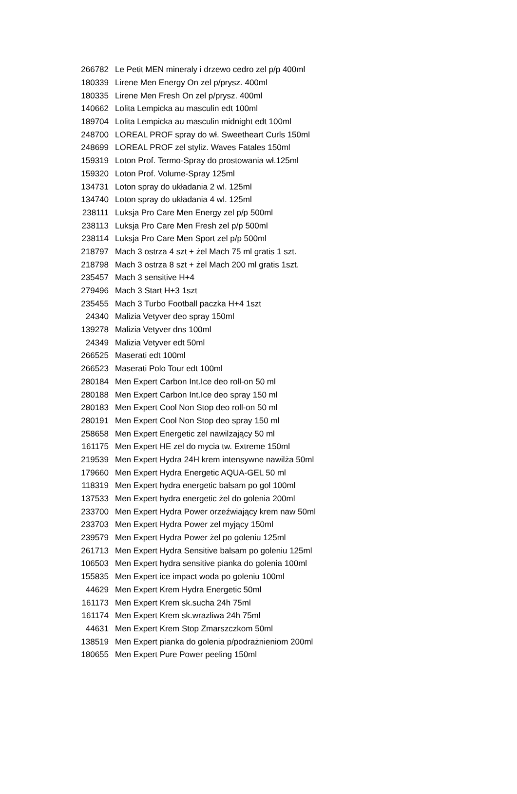| 266782 | Le Petit MEN mineraly i drzewo cedro zel p/p 400ml |
| 180339 | Lirene Men Energy On zel p/prysz. 400ml |
| 180335 | Lirene Men Fresh On zel p/prysz. 400ml |
| 140662 | Lolita Lempicka au masculin edt 100ml |
| 189704 | Lolita Lempicka au masculin midnight edt 100ml |
| 248700 | LOREAL PROF spray do wł. Sweetheart Curls 150ml |
| 248699 | LOREAL PROF zel styliz. Waves Fatales 150ml |
| 159319 | Loton Prof. Termo-Spray do prostowania wł.125ml |
| 159320 | Loton Prof. Volume-Spray 125ml |
| 134731 | Loton spray do układania 2 wl. 125ml |
| 134740 | Loton spray do układania 4 wl. 125ml |
| 238111 | Luksja Pro Care Men Energy zel p/p 500ml |
| 238113 | Luksja Pro Care Men Fresh zel p/p 500ml |
| 238114 | Luksja Pro Care Men Sport zel p/p 500ml |
| 218797 | Mach 3 ostrza 4 szt + żel Mach 75 ml gratis 1 szt. |
| 218798 | Mach 3 ostrza 8 szt + żel Mach 200 ml gratis 1szt. |
| 235457 | Mach 3 sensitive H+4 |
| 279496 | Mach 3 Start H+3 1szt |
| 235455 | Mach 3 Turbo Football paczka H+4 1szt |
| 24340 | Malizia Vetyver deo spray 150ml |
| 139278 | Malizia Vetyver dns 100ml |
| 24349 | Malizia Vetyver edt 50ml |
| 266525 | Maserati edt 100ml |
| 266523 | Maserati Polo Tour edt 100ml |
| 280184 | Men Expert Carbon Int.Ice deo roll-on 50 ml |
| 280188 | Men Expert Carbon Int.Ice deo spray 150 ml |
| 280183 | Men Expert Cool Non Stop deo roll-on 50 ml |
| 280191 | Men Expert Cool Non Stop deo spray 150 ml |
| 258658 | Men Expert Energetic zel nawilzający 50 ml |
| 161175 | Men Expert HE zel do mycia tw. Extreme 150ml |
| 219539 | Men Expert Hydra 24H krem intensywne nawilża 50ml |
| 179660 | Men Expert Hydra Energetic AQUA-GEL 50 ml |
| 118319 | Men Expert hydra energetic balsam po gol 100ml |
| 137533 | Men Expert hydra energetic żel do golenia 200ml |
| 233700 | Men Expert Hydra Power orzeźwiający krem naw 50ml |
| 233703 | Men Expert Hydra Power zel myjący 150ml |
| 239579 | Men Expert Hydra Power żel po goleniu 125ml |
| 261713 | Men Expert Hydra Sensitive balsam po goleniu 125ml |
| 106503 | Men Expert hydra sensitive pianka do golenia 100ml |
| 155835 | Men Expert ice impact woda po goleniu 100ml |
| 44629 | Men Expert Krem Hydra Energetic 50ml |
| 161173 | Men Expert Krem sk.sucha 24h 75ml |
| 161174 | Men Expert Krem sk.wrazliwa 24h 75ml |
| 44631 | Men Expert Krem Stop Zmarszczkom 50ml |
| 138519 | Men Expert pianka do golenia p/podrażnieniom 200ml |
| 180655 | Men Expert Pure Power peeling 150ml |